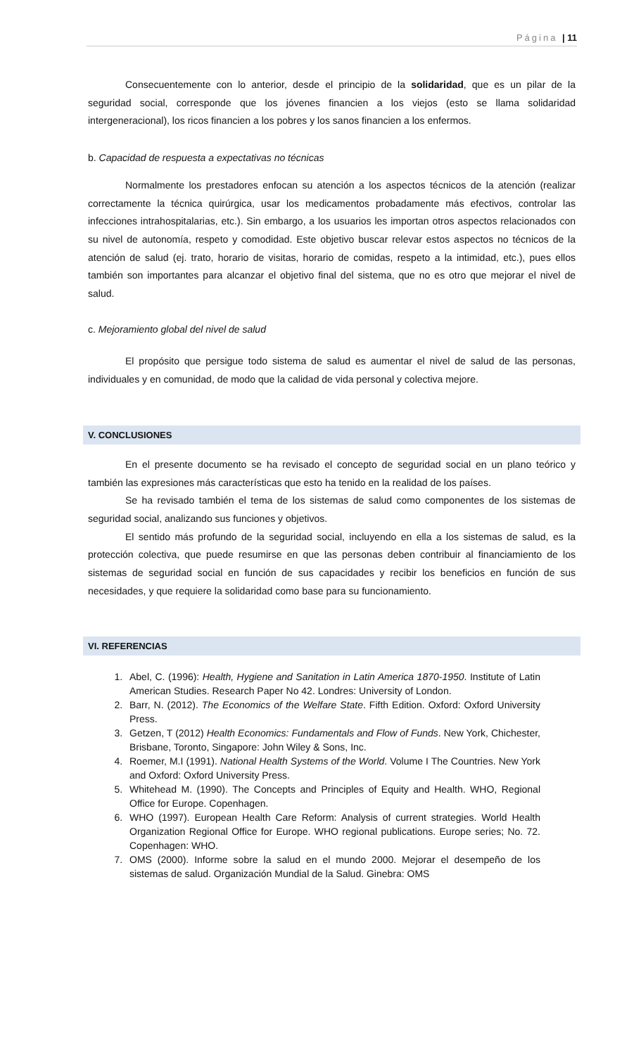Página | 11
Consecuentemente con lo anterior, desde el principio de la solidaridad, que es un pilar de la seguridad social, corresponde que los jóvenes financien a los viejos (esto se llama solidaridad intergeneracional), los ricos financien a los pobres y los sanos financien a los enfermos.
b. Capacidad de respuesta a expectativas no técnicas
Normalmente los prestadores enfocan su atención a los aspectos técnicos de la atención (realizar correctamente la técnica quirúrgica, usar los medicamentos probadamente más efectivos, controlar las infecciones intrahospitalarias, etc.). Sin embargo, a los usuarios les importan otros aspectos relacionados con su nivel de autonomía, respeto y comodidad. Este objetivo buscar relevar estos aspectos no técnicos de la atención de salud (ej. trato, horario de visitas, horario de comidas, respeto a la intimidad, etc.), pues ellos también son importantes para alcanzar el objetivo final del sistema, que no es otro que mejorar el nivel de salud.
c. Mejoramiento global del nivel de salud
El propósito que persigue todo sistema de salud es aumentar el nivel de salud de las personas, individuales y en comunidad, de modo que la calidad de vida personal y colectiva mejore.
V. CONCLUSIONES
En el presente documento se ha revisado el concepto de seguridad social en un plano teórico y también las expresiones más características que esto ha tenido en la realidad de los países.
Se ha revisado también el tema de los sistemas de salud como componentes de los sistemas de seguridad social, analizando sus funciones y objetivos.
El sentido más profundo de la seguridad social, incluyendo en ella a los sistemas de salud, es la protección colectiva, que puede resumirse en que las personas deben contribuir al financiamiento de los sistemas de seguridad social en función de sus capacidades y recibir los beneficios en función de sus necesidades, y que requiere la solidaridad como base para su funcionamiento.
VI. REFERENCIAS
1. Abel, C. (1996): Health, Hygiene and Sanitation in Latin America 1870-1950. Institute of Latin American Studies. Research Paper No 42. Londres: University of London.
2. Barr, N. (2012). The Economics of the Welfare State. Fifth Edition. Oxford: Oxford University Press.
3. Getzen, T (2012) Health Economics: Fundamentals and Flow of Funds. New York, Chichester, Brisbane, Toronto, Singapore: John Wiley & Sons, Inc.
4. Roemer, M.I (1991). National Health Systems of the World. Volume I The Countries. New York and Oxford: Oxford University Press.
5. Whitehead M. (1990). The Concepts and Principles of Equity and Health. WHO, Regional Office for Europe. Copenhagen.
6. WHO (1997). European Health Care Reform: Analysis of current strategies. World Health Organization Regional Office for Europe. WHO regional publications. Europe series; No. 72. Copenhagen: WHO.
7. OMS (2000). Informe sobre la salud en el mundo 2000. Mejorar el desempeño de los sistemas de salud. Organización Mundial de la Salud. Ginebra: OMS